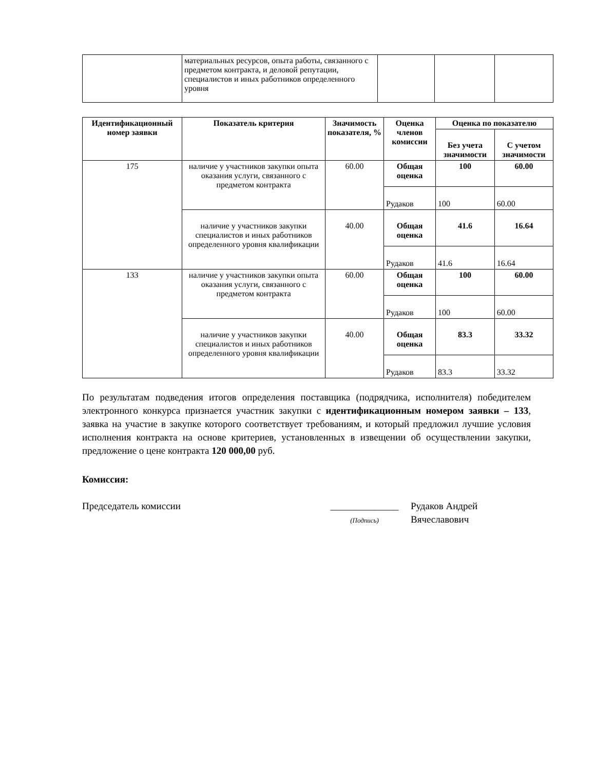| | материальных ресурсов, опыта работы, связанного с предметом контракта, и деловой репутации, специалистов и иных работников определенного уровня | | | |
| Идентификационный номер заявки | Показатель критерия | Значимость показателя, % | Оценка членов комиссии | Оценка по показателю | |
| --- | --- | --- | --- | --- | --- |
| | | | | Без учета значимости | С учетом значимости |
| 175 | наличие у участников закупки опыта оказания услуги, связанного с предметом контракта | 60.00 | Общая оценка | 100 | 60.00 |
| | | | Рудаков | 100 | 60.00 |
| | наличие у участников закупки специалистов и иных работников определенного уровня квалификации | 40.00 | Общая оценка | 41.6 | 16.64 |
| | | | Рудаков | 41.6 | 16.64 |
| 133 | наличие у участников закупки опыта оказания услуги, связанного с предметом контракта | 60.00 | Общая оценка | 100 | 60.00 |
| | | | Рудаков | 100 | 60.00 |
| | наличие у участников закупки специалистов и иных работников определенного уровня квалификации | 40.00 | Общая оценка | 83.3 | 33.32 |
| | | | Рудаков | 83.3 | 33.32 |
По результатам подведения итогов определения поставщика (подрядчика, исполнителя) победителем электронного конкурса признается участник закупки с идентификационным номером заявки – 133, заявка на участие в закупке которого соответствует требованиям, и который предложил лучшие условия исполнения контракта на основе критериев, установленных в извещении об осуществлении закупки, предложение о цене контракта 120 000,00 руб.
Комиссия:
Председатель комиссии ______________
(Подпись)
Рудаков Андрей
Вячеславович